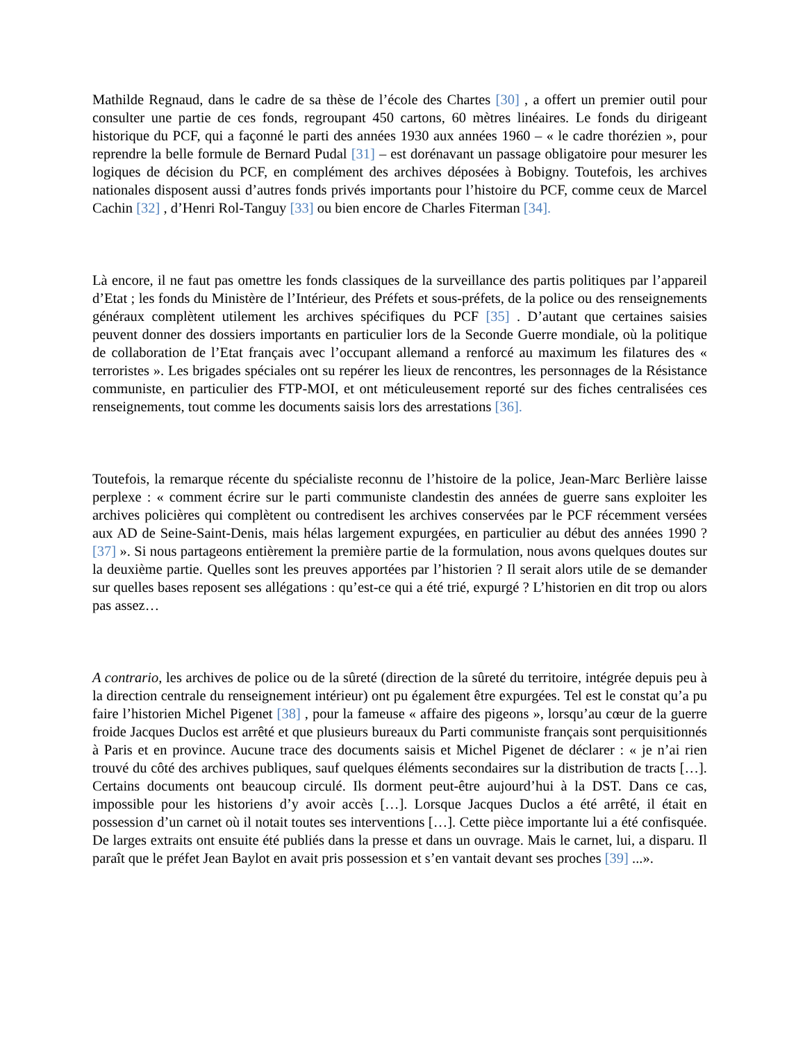Mathilde Regnaud, dans le cadre de sa thèse de l’école des Chartes [30] , a offert un premier outil pour consulter une partie de ces fonds, regroupant 450 cartons, 60 mètres linéaires. Le fonds du dirigeant historique du PCF, qui a façonné le parti des années 1930 aux années 1960 – « le cadre thorézien », pour reprendre la belle formule de Bernard Pudal [31] – est dorénavant un passage obligatoire pour mesurer les logiques de décision du PCF, en complément des archives déposées à Bobigny. Toutefois, les archives nationales disposent aussi d’autres fonds privés importants pour l’histoire du PCF, comme ceux de Marcel Cachin [32] , d’Henri Rol-Tanguy [33] ou bien encore de Charles Fiterman [34].
Là encore, il ne faut pas omettre les fonds classiques de la surveillance des partis politiques par l’appareil d’Etat ; les fonds du Ministère de l’Intérieur, des Préfets et sous-préfets, de la police ou des renseignements généraux complètent utilement les archives spécifiques du PCF [35] . D’autant que certaines saisies peuvent donner des dossiers importants en particulier lors de la Seconde Guerre mondiale, où la politique de collaboration de l’Etat français avec l’occupant allemand a renforcé au maximum les filatures des « terroristes ». Les brigades spéciales ont su repérer les lieux de rencontres, les personnages de la Résistance communiste, en particulier des FTP-MOI, et ont méticuleusement reporté sur des fiches centralisées ces renseignements, tout comme les documents saisis lors des arrestations [36].
Toutefois, la remarque récente du spécialiste reconnu de l’histoire de la police, Jean-Marc Berlière laisse perplexe : « comment écrire sur le parti communiste clandestin des années de guerre sans exploiter les archives policières qui complètent ou contredisent les archives conservées par le PCF récemment versées aux AD de Seine-Saint-Denis, mais hélas largement expurgées, en particulier au début des années 1990 ? [37] ». Si nous partageons entièrement la première partie de la formulation, nous avons quelques doutes sur la deuxième partie. Quelles sont les preuves apportées par l’historien ? Il serait alors utile de se demander sur quelles bases reposent ses allégations : qu’est-ce qui a été trié, expurgé ? L’historien en dit trop ou alors pas assez…
A contrario, les archives de police ou de la sûreté (direction de la sûreté du territoire, intégrée depuis peu à la direction centrale du renseignement intérieur) ont pu également être expurgées. Tel est le constat qu’a pu faire l’historien Michel Pigenet [38] , pour la fameuse « affaire des pigeons », lorsqu’au cœur de la guerre froide Jacques Duclos est arrêté et que plusieurs bureaux du Parti communiste français sont perquisitionnés à Paris et en province. Aucune trace des documents saisis et Michel Pigenet de déclarer : « je n’ai rien trouvé du côté des archives publiques, sauf quelques éléments secondaires sur la distribution de tracts […]. Certains documents ont beaucoup circulé. Ils dorment peut-être aujourd’hui à la DST. Dans ce cas, impossible pour les historiens d’y avoir accès […]. Lorsque Jacques Duclos a été arrêté, il était en possession d’un carnet où il notait toutes ses interventions […]. Cette pièce importante lui a été confisquée. De larges extraits ont ensuite été publiés dans la presse et dans un ouvrage. Mais le carnet, lui, a disparu. Il paraît que le préfet Jean Baylot en avait pris possession et s’en vantait devant ses proches [39] ...».